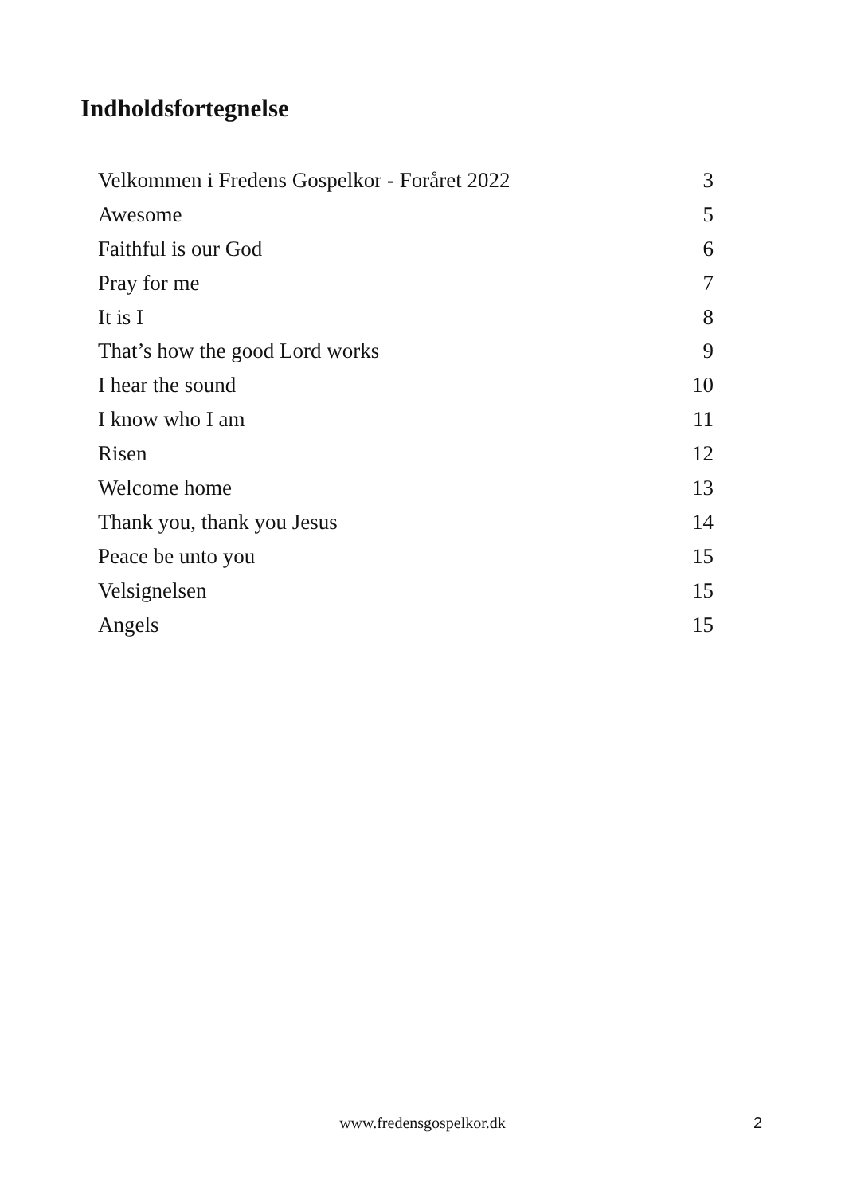Indholdsfortegnelse
Velkommen i Fredens Gospelkor - Foråret 2022 3
Awesome 5
Faithful is our God 6
Pray for me 7
It is I 8
That’s how the good Lord works 9
I hear the sound 10
I know who I am 11
Risen 12
Welcome home 13
Thank you, thank you Jesus 14
Peace be unto you 15
Velsignelsen 15
Angels 15
www.fredensgospelkor.dk 2